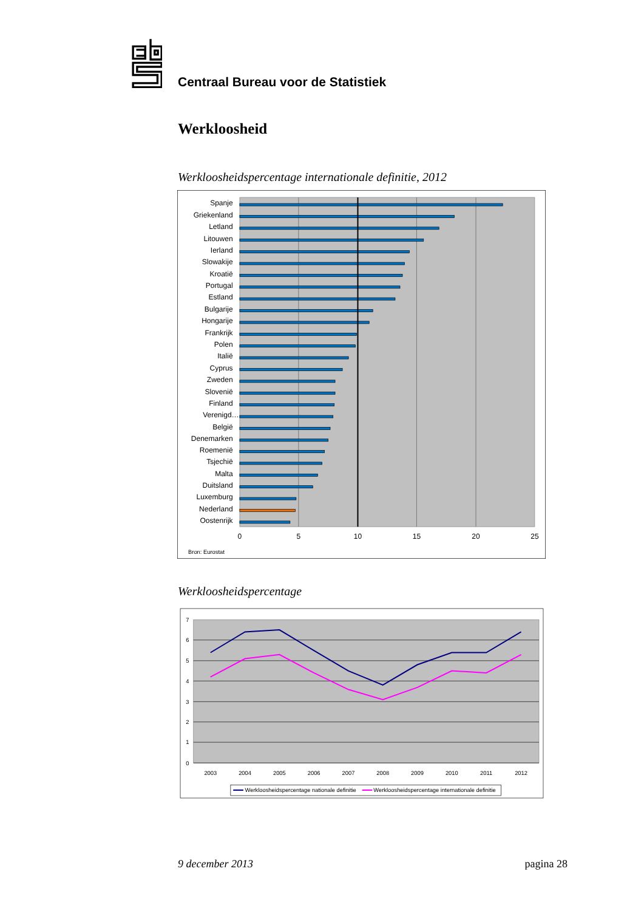Centraal Bureau voor de Statistiek
Werkloosheid
Werkloosheidspercentage internationale definitie, 2012
Spanje
Griekenland
Letland
Litouwen
Ierland
Slowakije
Kroatië
Portugal
Estland
Bulgarije
Hongarije
Frankrijk
Polen
Italië
Cyprus
Zweden
Slovenië
Finland
Verenigd…
België
Denemarken
Roemenië
Tsjechië
Malta
Duitsland
Luxemburg
Nederland
Oostenrijk
0
5
10
15
20
25
Bron: Eurostat
Werkloosheidspercentage
7
6
5
4
3
2
1
0
2003
2004
2005
2006
2007
2008
2009
2010
2011
2012
Werkloosheidspercentage nationale definitie
Werkloosheidspercentage internationale definitie
9 december 2013 pagina 28